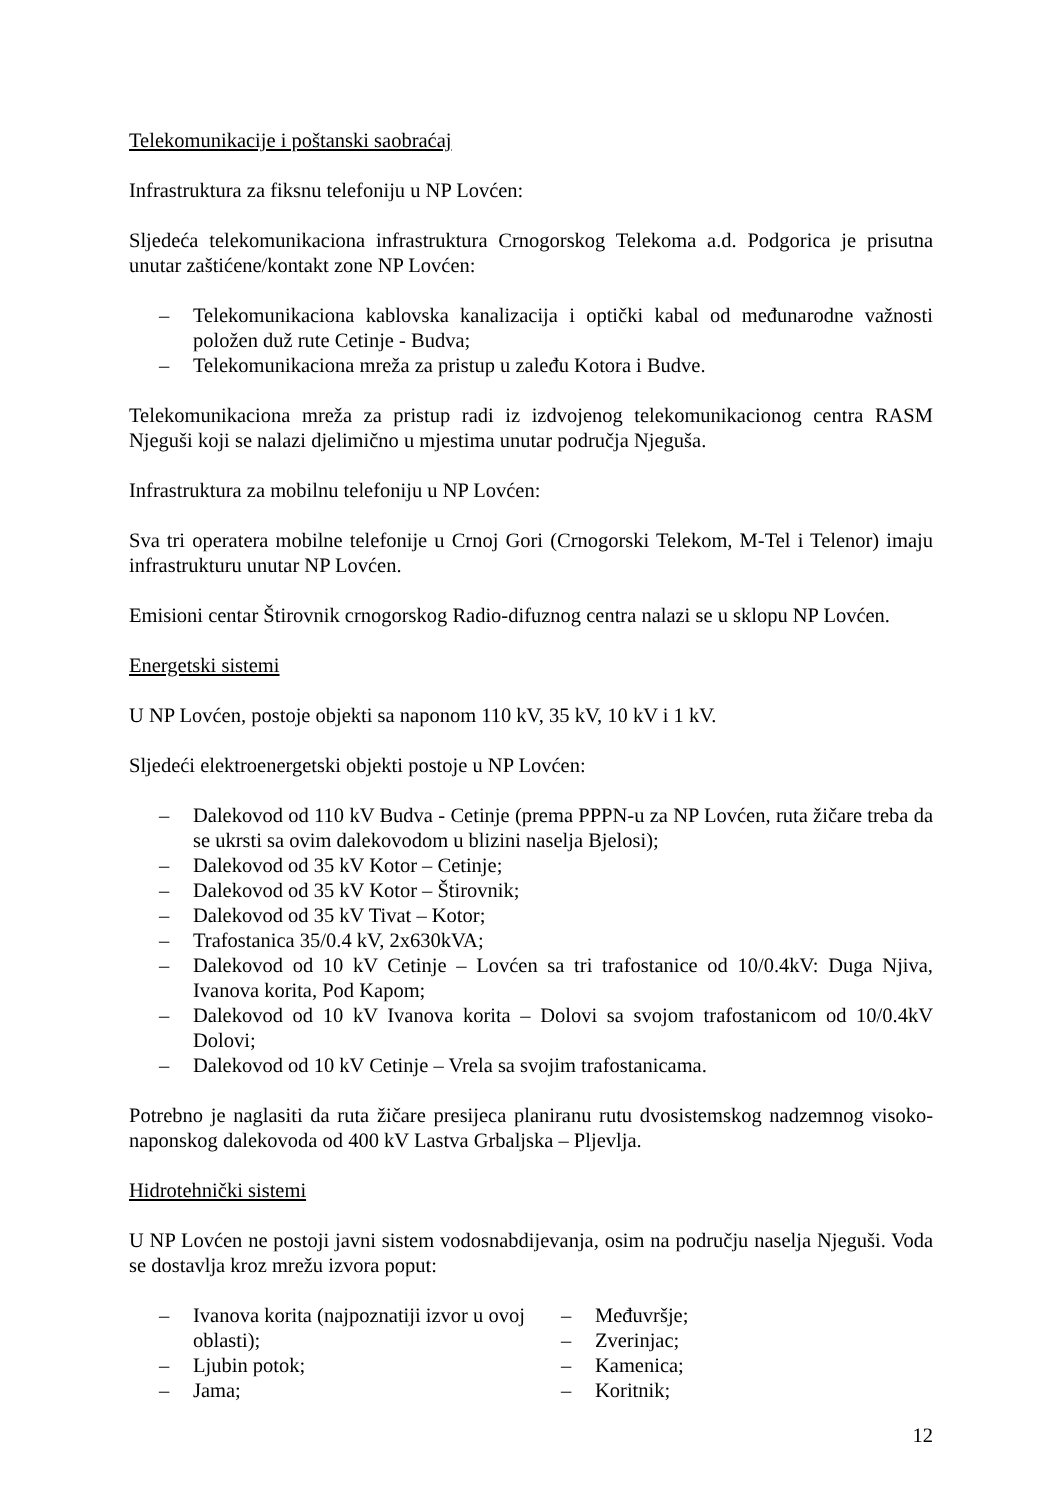Telekomunikacije i poštanski saobraćaj
Infrastruktura za fiksnu telefoniju u NP Lovćen:
Sljedeća telekomunikaciona infrastruktura Crnogorskog Telekoma a.d. Podgorica je prisutna unutar zaštićene/kontakt zone NP Lovćen:
– Telekomunikaciona kablovska kanalizacija i optički kabal od međunarodne važnosti položen duž rute Cetinje - Budva;
– Telekomunikaciona mreža za pristup u zaleđu Kotora i Budve.
Telekomunikaciona mreža za pristup radi iz izdvojenog telekomunikacionog centra RASM Njeguši koji se nalazi djelimično u mjestima unutar područja Njeguša.
Infrastruktura za mobilnu telefoniju u NP Lovćen:
Sva tri operatera mobilne telefonije u Crnoj Gori (Crnogorski Telekom, M-Tel i Telenor) imaju infrastrukturu unutar NP Lovćen.
Emisioni centar Štirovnik crnogorskog Radio-difuznog centra nalazi se u sklopu NP Lovćen.
Energetski sistemi
U NP Lovćen, postoje objekti sa naponom 110 kV, 35 kV, 10 kV i 1 kV.
Sljedeći elektroenergetski objekti postoje u NP Lovćen:
– Dalekovod od 110 kV Budva - Cetinje (prema PPPN-u za NP Lovćen, ruta žičare treba da se ukrsti sa ovim dalekovodom u blizini naselja Bjelosi);
– Dalekovod od 35 kV Kotor – Cetinje;
– Dalekovod od 35 kV Kotor – Štirovnik;
– Dalekovod od 35 kV Tivat – Kotor;
– Trafostanica 35/0.4 kV, 2x630kVA;
– Dalekovod od 10 kV Cetinje – Lovćen sa tri trafostanice od 10/0.4kV: Duga Njiva, Ivanova korita, Pod Kapom;
– Dalekovod od 10 kV Ivanova korita – Dolovi sa svojom trafostanicom od 10/0.4kV Dolovi;
– Dalekovod od 10 kV Cetinje – Vrela sa svojim trafostanicama.
Potrebno je naglasiti da ruta žičare presijeca planiranu rutu dvosistemskog nadzemnog visoko-naponskog dalekovoda od 400 kV Lastva Grbaljska – Pljevlja.
Hidrotehnički sistemi
U NP Lovćen ne postoji javni sistem vodosnabdijevanja, osim na području naselja Njeguši. Voda se dostavlja kroz mrežu izvora poput:
– Ivanova korita (najpoznatiji izvor u ovoj oblasti);
– Ljubin potok;
– Jama;
– Međuvršje;
– Zverinjac;
– Kamenica;
– Koritnik;
12